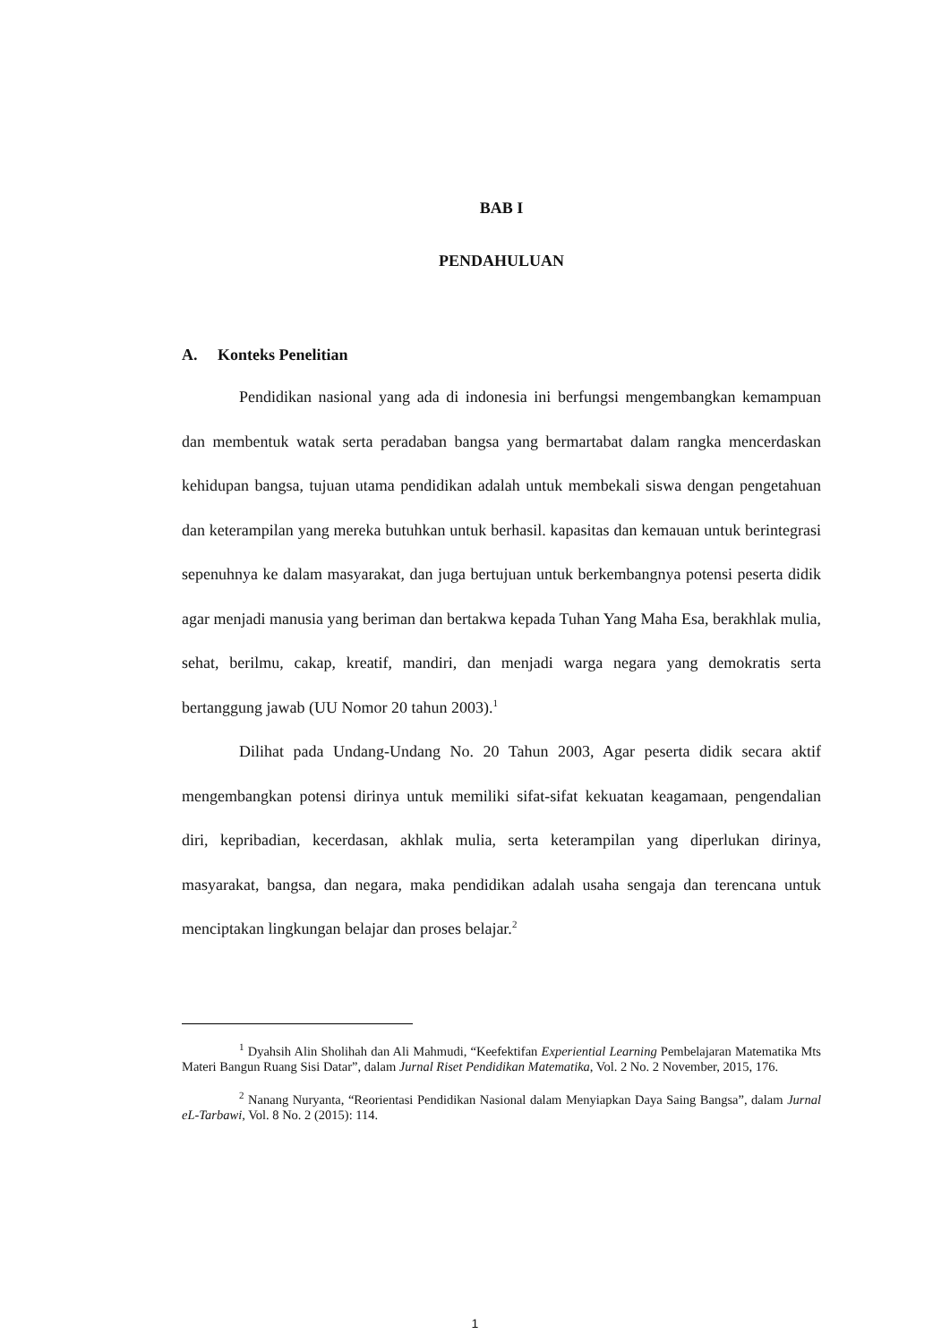BAB I
PENDAHULUAN
A. Konteks Penelitian
Pendidikan nasional yang ada di indonesia ini berfungsi mengembangkan kemampuan dan membentuk watak serta peradaban bangsa yang bermartabat dalam rangka mencerdaskan kehidupan bangsa, tujuan utama pendidikan adalah untuk membekali siswa dengan pengetahuan dan keterampilan yang mereka butuhkan untuk berhasil. kapasitas dan kemauan untuk berintegrasi sepenuhnya ke dalam masyarakat, dan juga bertujuan untuk berkembangnya potensi peserta didik agar menjadi manusia yang beriman dan bertakwa kepada Tuhan Yang Maha Esa, berakhlak mulia, sehat, berilmu, cakap, kreatif, mandiri, dan menjadi warga negara yang demokratis serta bertanggung jawab (UU Nomor 20 tahun 2003).<sup>1</sup>
Dilihat pada Undang-Undang No. 20 Tahun 2003, Agar peserta didik secara aktif mengembangkan potensi dirinya untuk memiliki sifat-sifat kekuatan keagamaan, pengendalian diri, kepribadian, kecerdasan, akhlak mulia, serta keterampilan yang diperlukan dirinya, masyarakat, bangsa, dan negara, maka pendidikan adalah usaha sengaja dan terencana untuk menciptakan lingkungan belajar dan proses belajar.<sup>2</sup>
<sup>1</sup> Dyahsih Alin Sholihah dan Ali Mahmudi, “Keefektifan Experiential Learning Pembelajaran Matematika Mts Materi Bangun Ruang Sisi Datar”, dalam Jurnal Riset Pendidikan Matematika, Vol. 2 No. 2 November, 2015, 176.
<sup>2</sup> Nanang Nuryanta, “Reorientasi Pendidikan Nasional dalam Menyiapkan Daya Saing Bangsa”, dalam Jurnal eL-Tarbawi, Vol. 8 No. 2 (2015): 114.
1